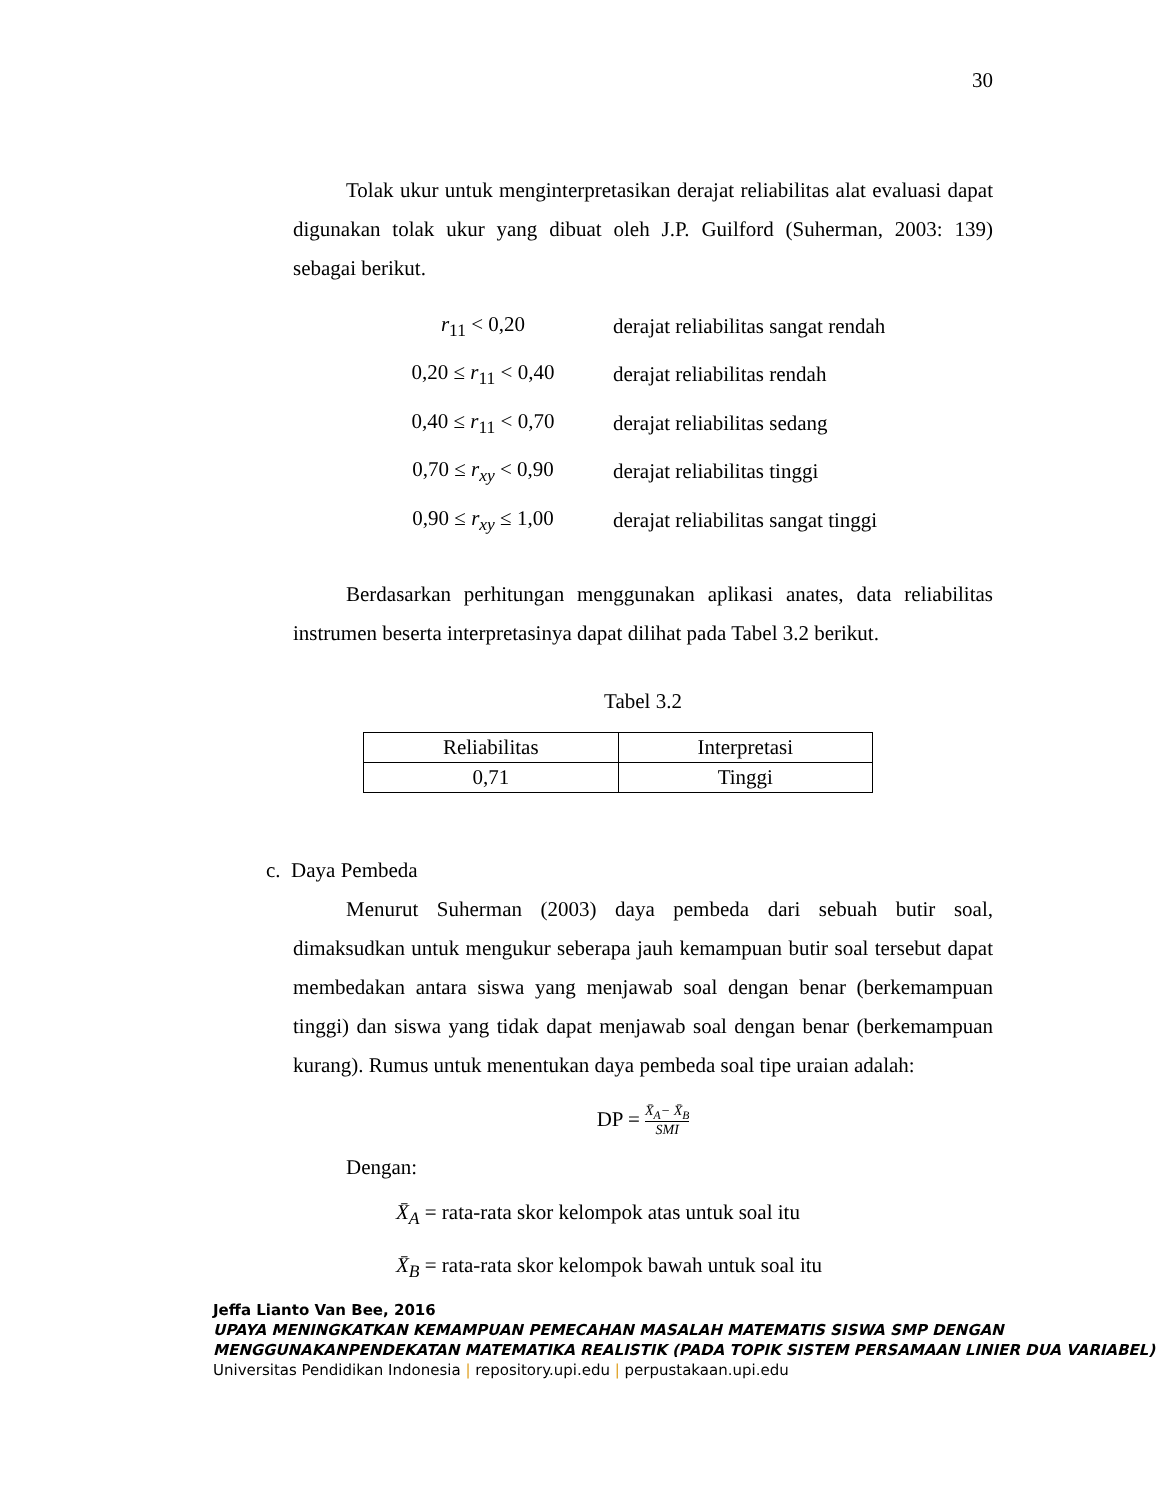30
Tolak ukur untuk menginterpretasikan derajat reliabilitas alat evaluasi dapat digunakan tolak ukur yang dibuat oleh J.P. Guilford (Suherman, 2003: 139) sebagai berikut.
r<sub>11</sub> < 0,20 derajat reliabilitas sangat rendah
0,20 ≤ r<sub>11</sub> < 0,40 derajat reliabilitas rendah
0,40 ≤ r<sub>11</sub> < 0,70 derajat reliabilitas sedang
0,70 ≤ r<sub>xy</sub> < 0,90 derajat reliabilitas tinggi
0,90 ≤ r<sub>xy</sub> ≤ 1,00 derajat reliabilitas sangat tinggi
Berdasarkan perhitungan menggunakan aplikasi anates, data reliabilitas instrumen beserta interpretasinya dapat dilihat pada Tabel 3.2 berikut.
Tabel 3.2
| Reliabilitas | Interpretasi |
| --- | --- |
| 0,71 | Tinggi |
c. Daya Pembeda
Menurut Suherman (2003) daya pembeda dari sebuah butir soal, dimaksudkan untuk mengukur seberapa jauh kemampuan butir soal tersebut dapat membedakan antara siswa yang menjawab soal dengan benar (berkemampuan tinggi) dan siswa yang tidak dapat menjawab soal dengan benar (berkemampuan kurang). Rumus untuk menentukan daya pembeda soal tipe uraian adalah:
DP = X̄<sub>A</sub>− X̄<sub>B</sub> SMI
Dengan:
X̄<sub>A</sub> = rata-rata skor kelompok atas untuk soal itu
X̄<sub>B</sub> = rata-rata skor kelompok bawah untuk soal itu
Jeffa Lianto Van Bee, 2016
UPAYA MENINGKATKAN KEMAMPUAN PEMECAHAN MASALAH MATEMATIS SISWA SMP DENGAN MENGGUNAKANPENDEKATAN MATEMATIKA REALISTIK (PADA TOPIK SISTEM PERSAMAAN LINIER DUA VARIABEL)
Universitas Pendidikan Indonesia | repository.upi.edu | perpustakaan.upi.edu